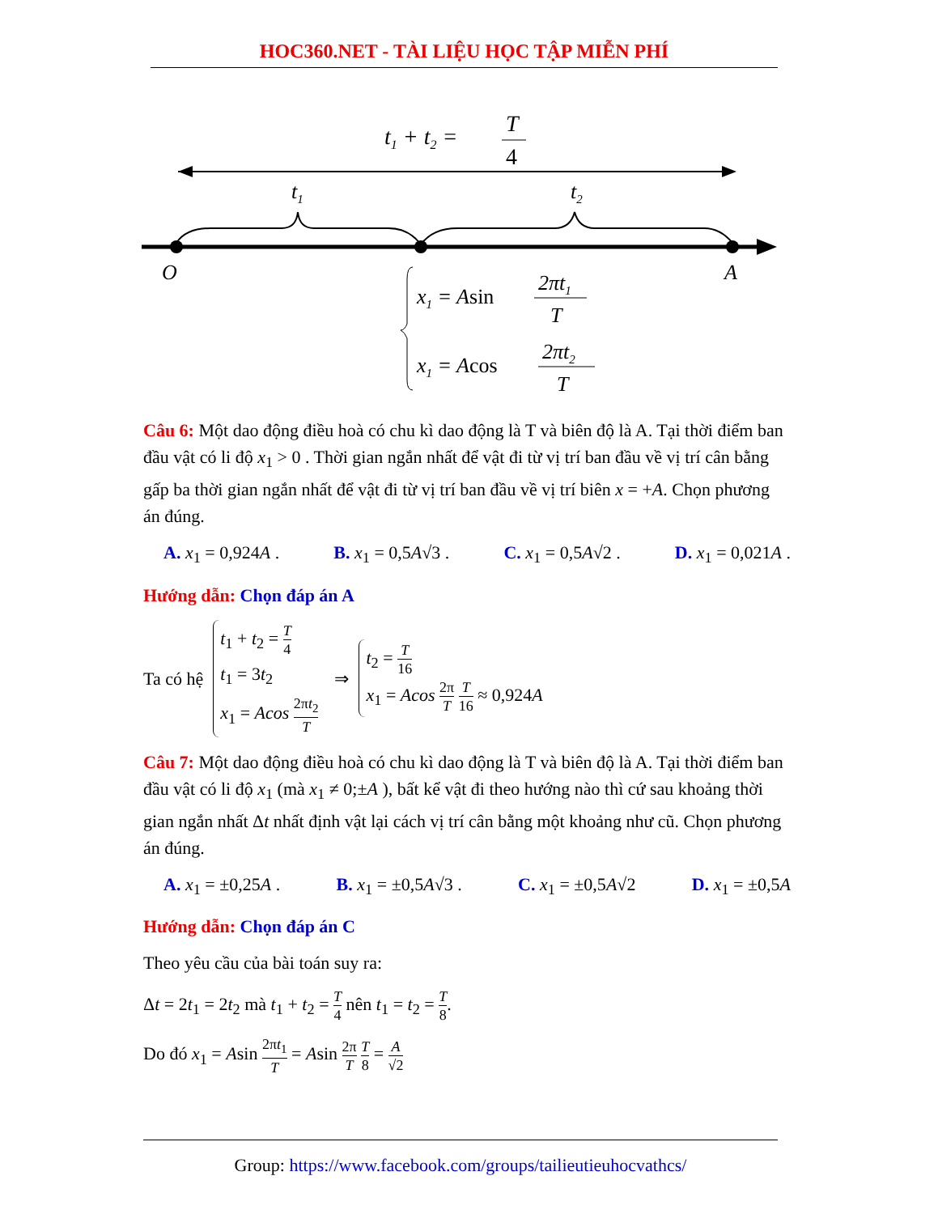HOC360.NET - TÀI LIỆU HỌC TẬP MIỄN PHÍ
t1 + t2 =
T
4
t1
t2
O
A
x1 = Asin
2πt1
T
x1 = Acos
2πt2
T
Câu 6: Một dao động điều hoà có chu kì dao động là T và biên độ là A. Tại thời điểm ban đầu vật có li độ x<sub>1</sub> > 0 . Thời gian ngắn nhất để vật đi từ vị trí ban đầu về vị trí cân bằng gấp ba thời gian ngắn nhất để vật đi từ vị trí ban đầu về vị trí biên x = +A. Chọn phương án đúng.
A. x<sub>1</sub> = 0,924A . B. x<sub>1</sub> = 0,5A√3 . C. x<sub>1</sub> = 0,5A√2 . D. x<sub>1</sub> = 0,021A .
Hướng dẫn: Chọn đáp án A
Ta có hệ
t<sub>1</sub> + t<sub>2</sub> = T 4
t<sub>1</sub> = 3t<sub>2</sub>
x<sub>1</sub> = Acos 2πt<sub>2</sub> T
⇒
t<sub>2</sub> = T 16
x<sub>1</sub> = Acos 2π T T 16 ≈ 0,924A
Câu 7: Một dao động điều hoà có chu kì dao động là T và biên độ là A. Tại thời điểm ban đầu vật có li độ x<sub>1</sub> (mà x<sub>1</sub> ≠ 0;±A ), bất kể vật đi theo hướng nào thì cứ sau khoảng thời gian ngắn nhất Δt nhất định vật lại cách vị trí cân bằng một khoảng như cũ. Chọn phương án đúng.
A. x<sub>1</sub> = ±0,25A . B. x<sub>1</sub> = ±0,5A√3 . C. x<sub>1</sub> = ±0,5A√2 D. x<sub>1</sub> = ±0,5A
Hướng dẫn: Chọn đáp án C
Theo yêu cầu của bài toán suy ra:
Δt = 2t<sub>1</sub> = 2t<sub>2</sub> mà t<sub>1</sub> + t<sub>2</sub> = T 4 nên t<sub>1</sub> = t<sub>2</sub> = T 8.
Do đó x<sub>1</sub> = Asin 2πt<sub>1</sub> T = Asin 2π T T 8 = A √2
Group: https://www.facebook.com/groups/tailieutieuhocvathcs/